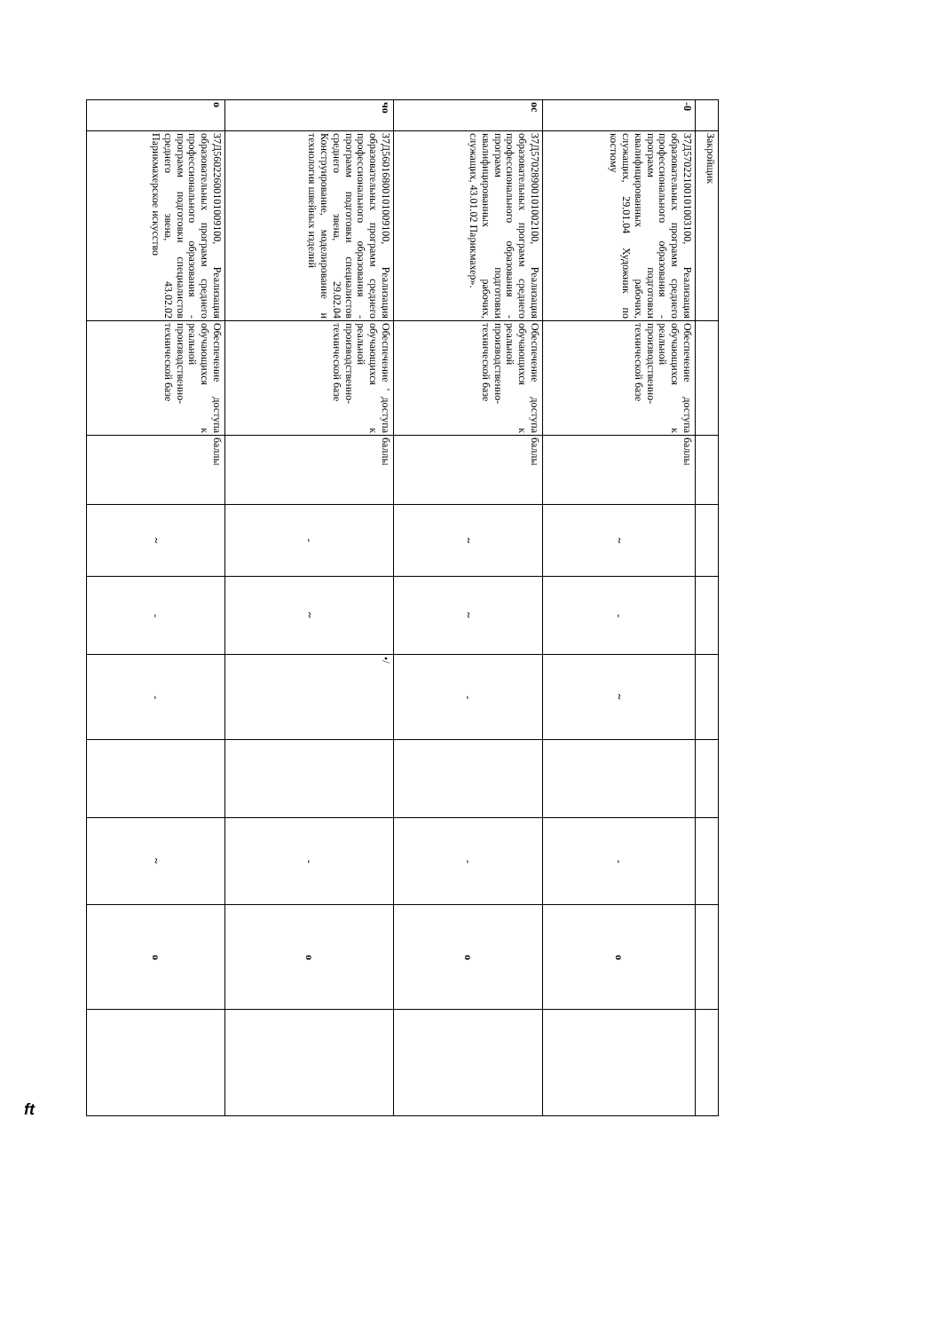| | Закройщик | | | | | | | | | |
| -0 | 37Д57022100101003100, Реализация образовательных программ среднего профессионального образования - программ подготовки квалифицированных рабочих, служащих, 29.01.04 Художник по костюму | Обеспечение доступа обучающихся к реальной производственно-технической базе | баллы | ~ | - | ~ | | - | o | |
| ос | 37Д57028900101002100, Реализация образовательных программ среднего профессионального образования - программ подготовки квалифицированных рабочих, служащих, 43.01.02 Парикмахер». | Обеспечение доступа обучающихся к реальной производственно-технической базе | баллы | ~ | ~ | - | | - | o | |
| чо | 37Д56016800101009100, Реализация образовательных программ среднего профессионального образования - программ подготовки специалистов среднего звена, 29.02.04 Конструирование, моделирование и технология швейных изделий | Обеспечение ' доступа обучающихся к реальной производственно-технической базе | баллы | - | ~ | •/ | | - | o | |
| o | 37Д56022600101009100, Реализация образовательных программ среднего профессионального образования - программ подготовки специалистов среднего звена, 43.02.02 Парикмахерское искусство | Обеспечение доступа обучающихся к реальной производственно-технической базе | баллы | ~ | - | - | | ~ | o | |
ft